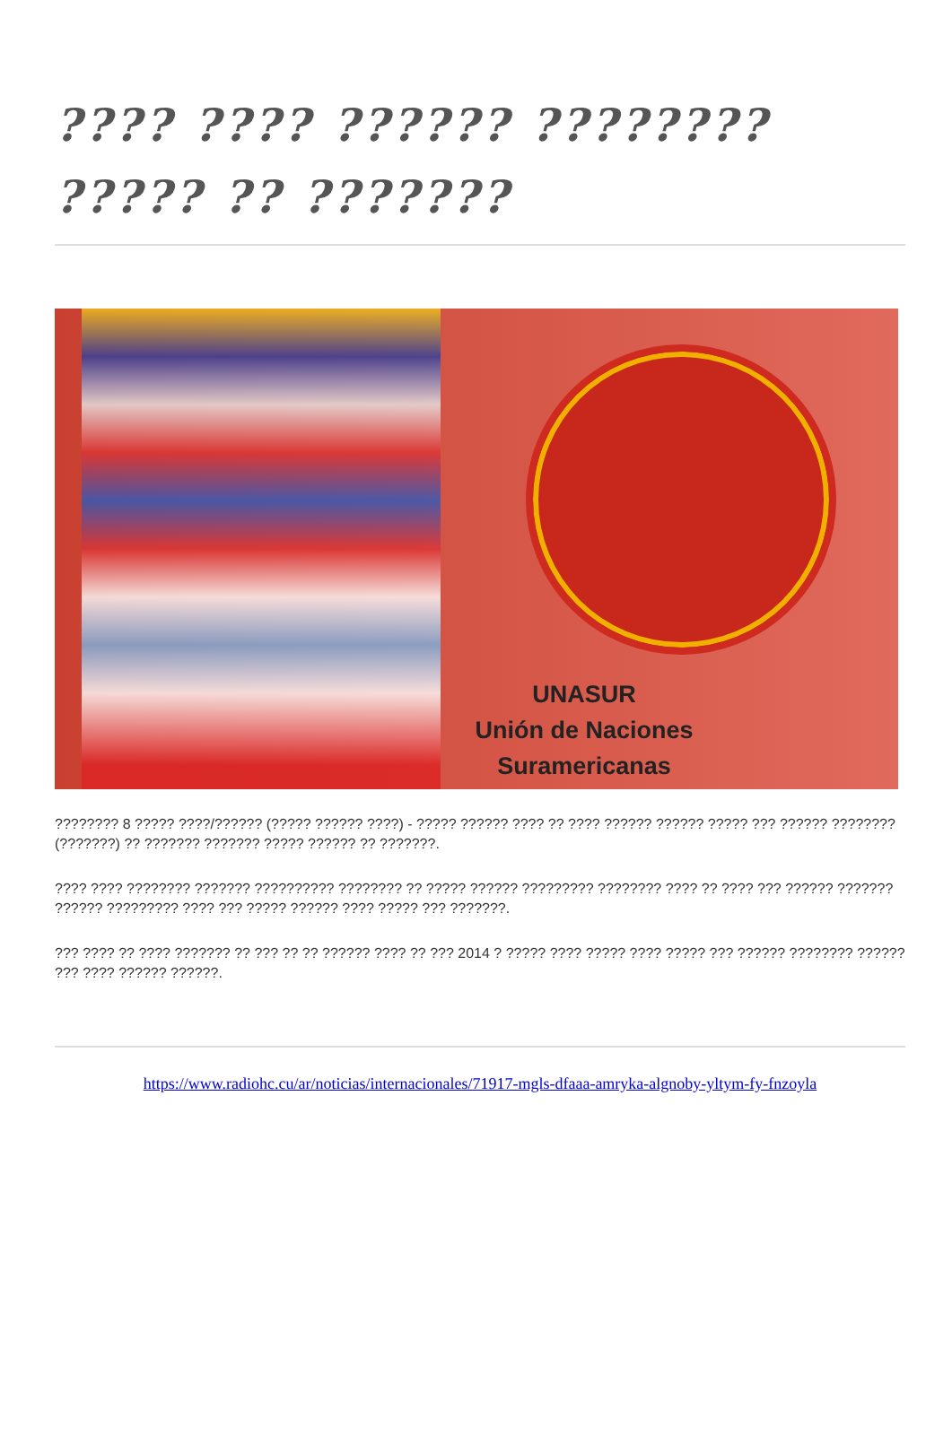???? ???? ?????? ????????
????? ?? ???????
UNASUR
Unión de Naciones
Suramericanas
???????? 8 ????? ????/?????? (????? ?????? ????) - ????? ?????? ???? ?? ???? ?????? ?????? ????? ??? ?????? ???????? (???????) ?? ??????? ??????? ????? ?????? ?? ???????.
???? ???? ???????? ??????? ?????????? ???????? ?? ????? ?????? ????????? ???????? ???? ?? ???? ??? ?????? ??????? ?????? ????????? ???? ??? ????? ?????? ???? ????? ??? ???????.
??? ???? ?? ???? ??????? ?? ??? ?? ?? ?????? ???? ?? ??? 2014 ? ????? ???? ????? ???? ????? ??? ?????? ???????? ?????? ??? ???? ?????? ??????.
https://www.radiohc.cu/ar/noticias/internacionales/71917-mgls-dfaaa-amryka-algnoby-yltym-fy-fnzoyla